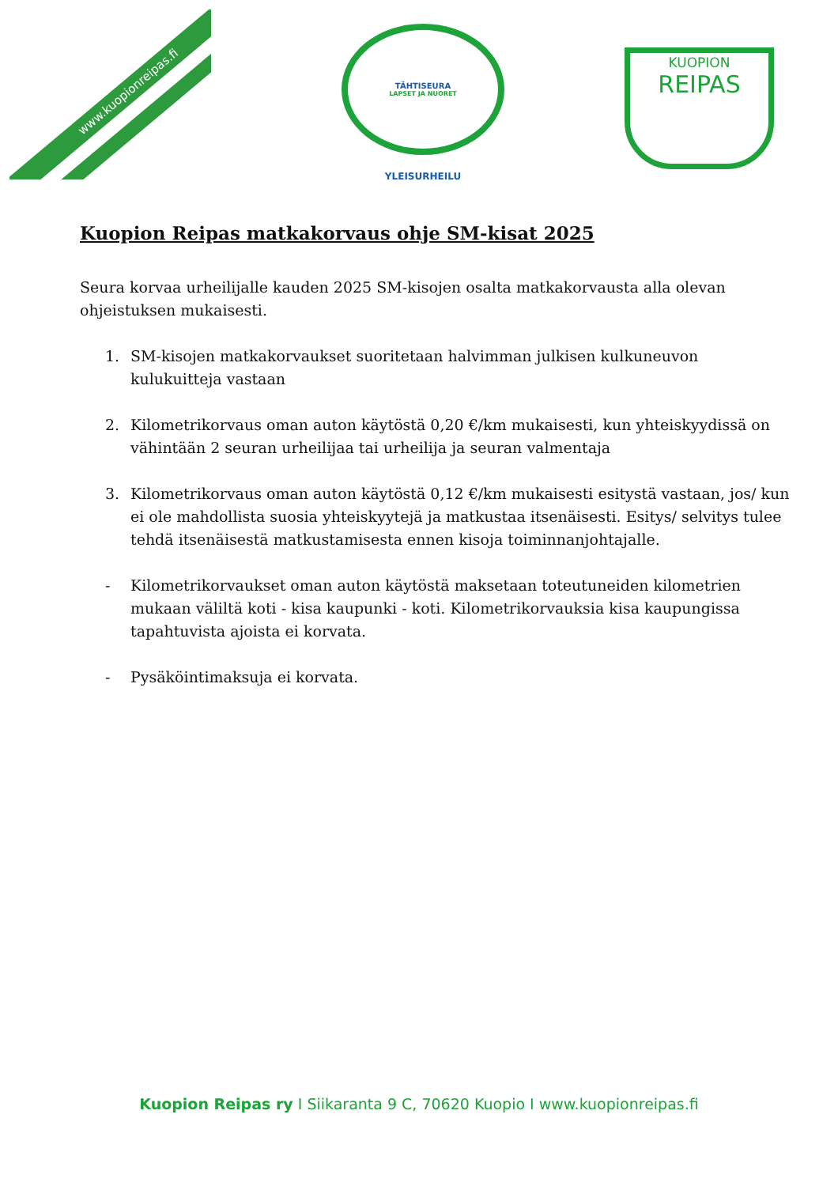www.kuopionreipas.fi
TÄHTISEURA
LAPSET JA NUORET
YLEISURHEILU
KUOPION
REIPAS
Kuopion Reipas matkakorvaus ohje SM-kisat 2025
Seura korvaa urheilijalle kauden 2025 SM-kisojen osalta matkakorvausta alla olevan ohjeistuksen mukaisesti.
1. SM-kisojen matkakorvaukset suoritetaan halvimman julkisen kulkuneuvon kulukuitteja vastaan
2. Kilometrikorvaus oman auton käytöstä 0,20 €/km mukaisesti, kun yhteiskyydissä on vähintään 2 seuran urheilijaa tai urheilija ja seuran valmentaja
3. Kilometrikorvaus oman auton käytöstä 0,12 €/km mukaisesti esitystä vastaan, jos/ kun ei ole mahdollista suosia yhteiskyytejä ja matkustaa itsenäisesti. Esitys/ selvitys tulee tehdä itsenäisestä matkustamisesta ennen kisoja toiminnanjohtajalle.
- Kilometrikorvaukset oman auton käytöstä maksetaan toteutuneiden kilometrien mukaan väliltä koti - kisa kaupunki - koti. Kilometrikorvauksia kisa kaupungissa tapahtuvista ajoista ei korvata.
- Pysäköintimaksuja ei korvata.
Kuopion Reipas ry I Siikaranta 9 C, 70620 Kuopio I www.kuopionreipas.fi